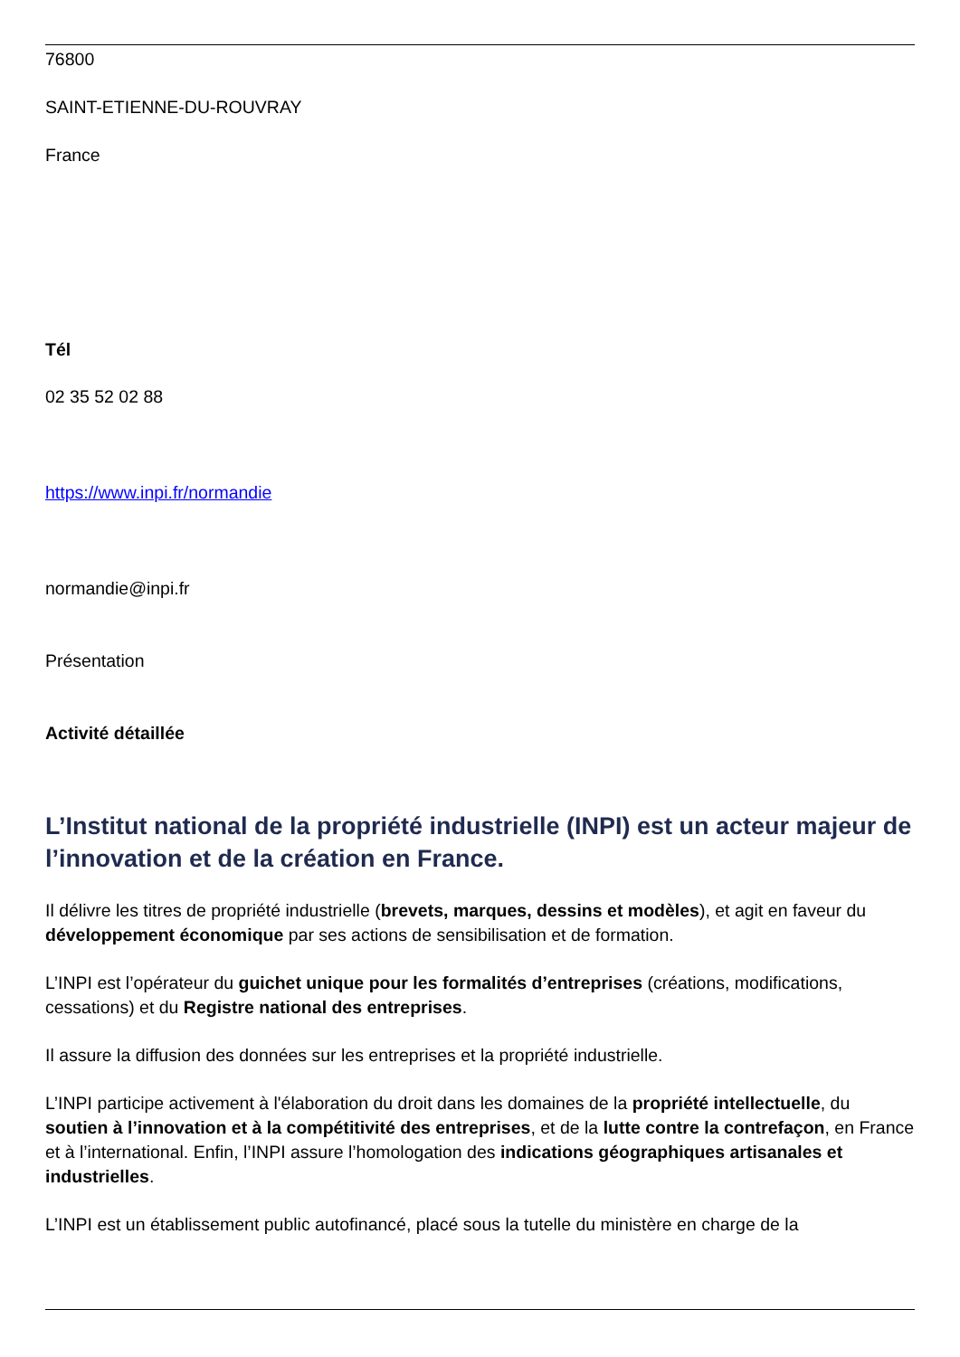76800
SAINT-ETIENNE-DU-ROUVRAY
France
Tél
02 35 52 02 88
https://www.inpi.fr/normandie
normandie@inpi.fr
Présentation
Activité détaillée
L’Institut national de la propriété industrielle (INPI) est un acteur majeur de l’innovation et de la création en France.
Il délivre les titres de propriété industrielle (brevets, marques, dessins et modèles), et agit en faveur du développement économique par ses actions de sensibilisation et de formation.
L’INPI est l’opérateur du guichet unique pour les formalités d’entreprises (créations, modifications, cessations) et du Registre national des entreprises.
Il assure la diffusion des données sur les entreprises et la propriété industrielle.
L’INPI participe activement à l'élaboration du droit dans les domaines de la propriété intellectuelle, du soutien à l’innovation et à la compétitivité des entreprises, et de la lutte contre la contrefaçon, en France et à l’international. Enfin, l’INPI assure l’homologation des indications géographiques artisanales et industrielles.
L’INPI est un établissement public autofinancé, placé sous la tutelle du ministère en charge de la